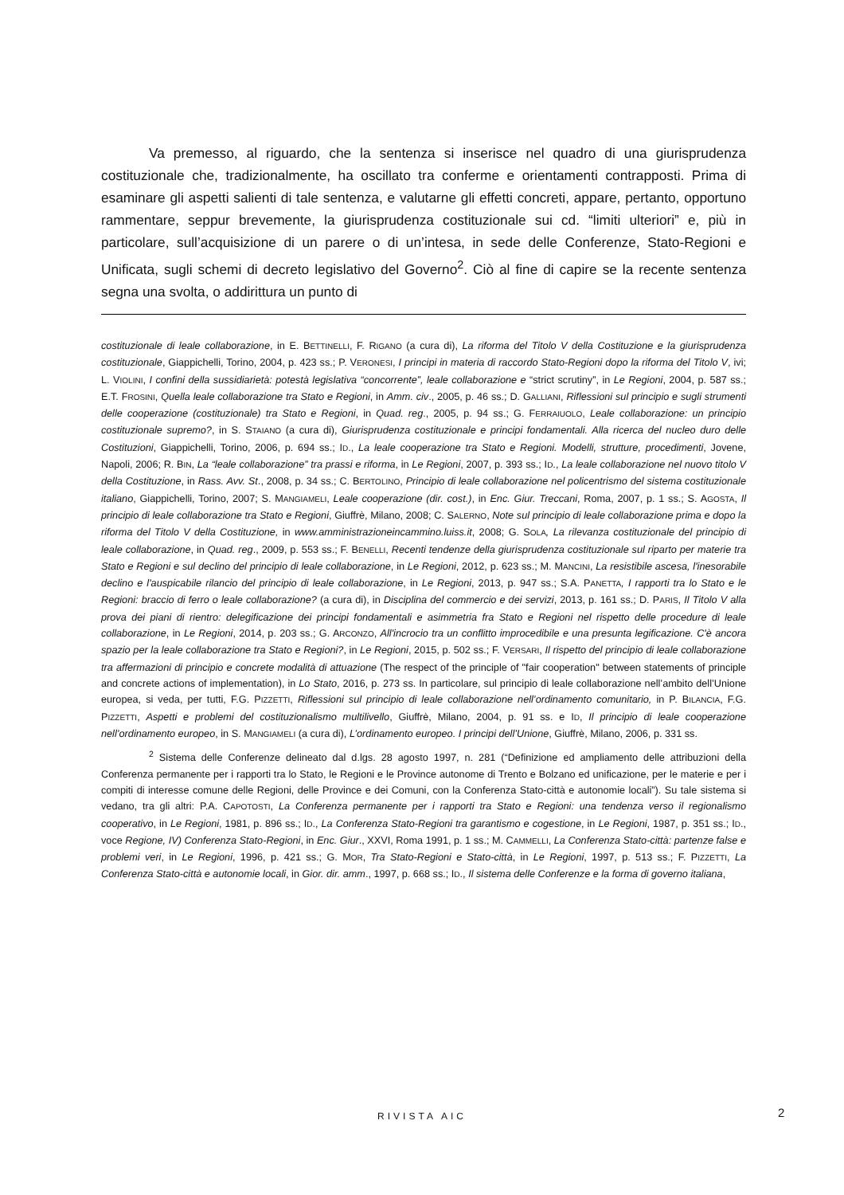Va premesso, al riguardo, che la sentenza si inserisce nel quadro di una giurisprudenza costituzionale che, tradizionalmente, ha oscillato tra conferme e orientamenti contrapposti. Prima di esaminare gli aspetti salienti di tale sentenza, e valutarne gli effetti concreti, appare, pertanto, opportuno rammentare, seppur brevemente, la giurisprudenza costituzionale sui cd. “limiti ulteriori” e, più in particolare, sull’acquisizione di un parere o di un’intesa, in sede delle Conferenze, Stato-Regioni e Unificata, sugli schemi di decreto legislativo del Governo<sup>2</sup>. Ciò al fine di capire se la recente sentenza segna una svolta, o addirittura un punto di
costituzionale di leale collaborazione, in E. BETTINELLI, F. RIGANO (a cura di), La riforma del Titolo V della Costituzione e la giurisprudenza costituzionale, Giappichelli, Torino, 2004, p. 423 ss.; P. VERONESI, I principi in materia di raccordo Stato-Regioni dopo la riforma del Titolo V, ivi; L. VIOLINI, I confini della sussidiarietà: potestà legislativa “concorrente”, leale collaborazione e “strict scrutiny”, in Le Regioni, 2004, p. 587 ss.; E.T. FROSINI, Quella leale collaborazione tra Stato e Regioni, in Amm. civ., 2005, p. 46 ss.; D. GALLIANI, Riflessioni sul principio e sugli strumenti delle cooperazione (costituzionale) tra Stato e Regioni, in Quad. reg., 2005, p. 94 ss.; G. FERRAIUOLO, Leale collaborazione: un principio costituzionale supremo?, in S. STAIANO (a cura di), Giurisprudenza costituzionale e principi fondamentali. Alla ricerca del nucleo duro delle Costituzioni, Giappichelli, Torino, 2006, p. 694 ss.; ID., La leale cooperazione tra Stato e Regioni. Modelli, strutture, procedimenti, Jovene, Napoli, 2006; R. BIN, La “leale collaborazione” tra prassi e riforma, in Le Regioni, 2007, p. 393 ss.; ID., La leale collaborazione nel nuovo titolo V della Costituzione, in Rass. Avv. St., 2008, p. 34 ss.; C. BERTOLINO, Principio di leale collaborazione nel policentrismo del sistema costituzionale italiano, Giappichelli, Torino, 2007; S. MANGIAMELI, Leale cooperazione (dir. cost.), in Enc. Giur. Treccani, Roma, 2007, p. 1 ss.; S. AGOSTA, Il principio di leale collaborazione tra Stato e Regioni, Giuffrè, Milano, 2008; C. SALERNO, Note sul principio di leale collaborazione prima e dopo la riforma del Titolo V della Costituzione, in www.amministrazioneincammino.luiss.it, 2008; G. SOLA, La rilevanza costituzionale del principio di leale collaborazione, in Quad. reg., 2009, p. 553 ss.; F. BENELLI, Recenti tendenze della giurisprudenza costituzionale sul riparto per materie tra Stato e Regioni e sul declino del principio di leale collaborazione, in Le Regioni, 2012, p. 623 ss.; M. MANCINI, La resistibile ascesa, l'inesorabile declino e l'auspicabile rilancio del principio di leale collaborazione, in Le Regioni, 2013, p. 947 ss.; S.A. PANETTA, I rapporti tra lo Stato e le Regioni: braccio di ferro o leale collaborazione? (a cura di), in Disciplina del commercio e dei servizi, 2013, p. 161 ss.; D. PARIS, Il Titolo V alla prova dei piani di rientro: delegificazione dei principi fondamentali e asimmetria fra Stato e Regioni nel rispetto delle procedure di leale collaborazione, in Le Regioni, 2014, p. 203 ss.; G. ARCONZO, All'incrocio tra un conflitto improcedibile e una presunta legificazione. C'è ancora spazio per la leale collaborazione tra Stato e Regioni?, in Le Regioni, 2015, p. 502 ss.; F. VERSARI, Il rispetto del principio di leale collaborazione tra affermazioni di principio e concrete modalità di attuazione (The respect of the principle of "fair cooperation" between statements of principle and concrete actions of implementation), in Lo Stato, 2016, p. 273 ss. In particolare, sul principio di leale collaborazione nell’ambito dell’Unione europea, si veda, per tutti, F.G. PIZZETTI, Riflessioni sul principio di leale collaborazione nell’ordinamento comunitario, in P. BILANCIA, F.G. PIZZETTI, Aspetti e problemi del costituzionalismo multilivello, Giuffrè, Milano, 2004, p. 91 ss. e ID, Il principio di leale cooperazione nell’ordinamento europeo, in S. MANGIAMELI (a cura di), L’ordinamento europeo. I principi dell’Unione, Giuffrè, Milano, 2006, p. 331 ss.
<sup>2</sup> Sistema delle Conferenze delineato dal d.lgs. 28 agosto 1997, n. 281 (“Definizione ed ampliamento delle attribuzioni della Conferenza permanente per i rapporti tra lo Stato, le Regioni e le Province autonome di Trento e Bolzano ed unificazione, per le materie e per i compiti di interesse comune delle Regioni, delle Province e dei Comuni, con la Conferenza Stato-città e autonomie locali”). Su tale sistema si vedano, tra gli altri: P.A. CAPOTOSTI, La Conferenza permanente per i rapporti tra Stato e Regioni: una tendenza verso il regionalismo cooperativo, in Le Regioni, 1981, p. 896 ss.; ID., La Conferenza Stato-Regioni tra garantismo e cogestione, in Le Regioni, 1987, p. 351 ss.; ID., voce Regione, IV) Conferenza Stato-Regioni, in Enc. Giur., XXVI, Roma 1991, p. 1 ss.; M. CAMMELLI, La Conferenza Stato-città: partenze false e problemi veri, in Le Regioni, 1996, p. 421 ss.; G. MOR, Tra Stato-Regioni e Stato-città, in Le Regioni, 1997, p. 513 ss.; F. PIZZETTI, La Conferenza Stato-città e autonomie locali, in Gior. dir. amm., 1997, p. 668 ss.; ID., Il sistema delle Conferenze e la forma di governo italiana,
RIVISTA AIC 2